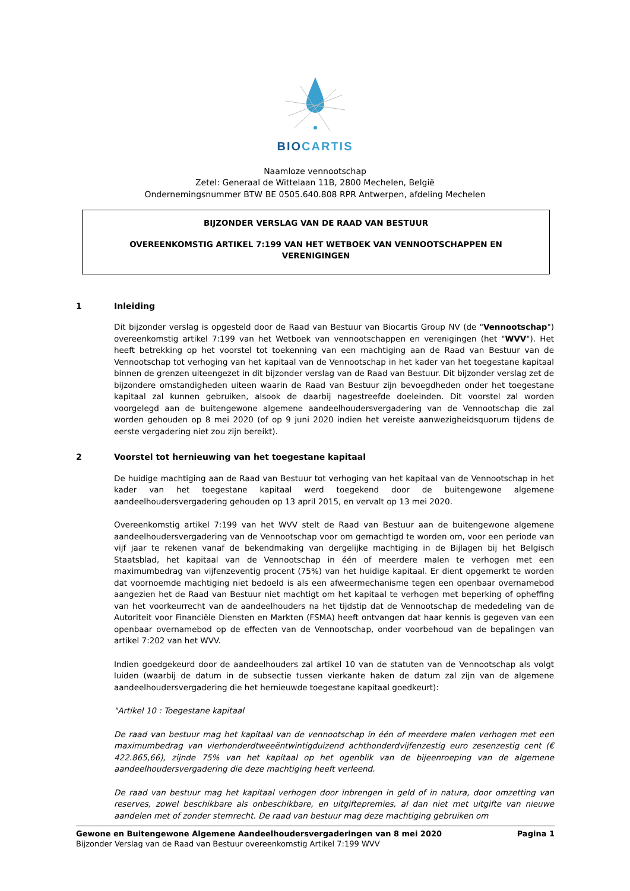BIO CARTIS
Naamloze vennootschap
Zetel: Generaal de Wittelaan 11B, 2800 Mechelen, België
Ondernemingsnummer BTW BE 0505.640.808 RPR Antwerpen, afdeling Mechelen
BIJZONDER VERSLAG VAN DE RAAD VAN BESTUUR
OVEREENKOMSTIG ARTIKEL 7:199 VAN HET WETBOEK VAN VENNOOTSCHAPPEN EN VERENIGINGEN
1 Inleiding
Dit bijzonder verslag is opgesteld door de Raad van Bestuur van Biocartis Group NV (de "Vennootschap") overeenkomstig artikel 7:199 van het Wetboek van vennootschappen en verenigingen (het "WVV"). Het heeft betrekking op het voorstel tot toekenning van een machtiging aan de Raad van Bestuur van de Vennootschap tot verhoging van het kapitaal van de Vennootschap in het kader van het toegestane kapitaal binnen de grenzen uiteengezet in dit bijzonder verslag van de Raad van Bestuur. Dit bijzonder verslag zet de bijzondere omstandigheden uiteen waarin de Raad van Bestuur zijn bevoegdheden onder het toegestane kapitaal zal kunnen gebruiken, alsook de daarbij nagestreefde doeleinden. Dit voorstel zal worden voorgelegd aan de buitengewone algemene aandeelhoudersvergadering van de Vennootschap die zal worden gehouden op 8 mei 2020 (of op 9 juni 2020 indien het vereiste aanwezigheidsquorum tijdens de eerste vergadering niet zou zijn bereikt).
2 Voorstel tot hernieuwing van het toegestane kapitaal
De huidige machtiging aan de Raad van Bestuur tot verhoging van het kapitaal van de Vennootschap in het kader van het toegestane kapitaal werd toegekend door de buitengewone algemene aandeelhoudersvergadering gehouden op 13 april 2015, en vervalt op 13 mei 2020.
Overeenkomstig artikel 7:199 van het WVV stelt de Raad van Bestuur aan de buitengewone algemene aandeelhoudersvergadering van de Vennootschap voor om gemachtigd te worden om, voor een periode van vijf jaar te rekenen vanaf de bekendmaking van dergelijke machtiging in de Bijlagen bij het Belgisch Staatsblad, het kapitaal van de Vennootschap in één of meerdere malen te verhogen met een maximumbedrag van vijfenzeventig procent (75%) van het huidige kapitaal. Er dient opgemerkt te worden dat voornoemde machtiging niet bedoeld is als een afweermechanisme tegen een openbaar overnamebod aangezien het de Raad van Bestuur niet machtigt om het kapitaal te verhogen met beperking of opheffing van het voorkeurrecht van de aandeelhouders na het tijdstip dat de Vennootschap de mededeling van de Autoriteit voor Financiële Diensten en Markten (FSMA) heeft ontvangen dat haar kennis is gegeven van een openbaar overnamebod op de effecten van de Vennootschap, onder voorbehoud van de bepalingen van artikel 7:202 van het WVV.
Indien goedgekeurd door de aandeelhouders zal artikel 10 van de statuten van de Vennootschap als volgt luiden (waarbij de datum in de subsectie tussen vierkante haken de datum zal zijn van de algemene aandeelhoudersvergadering die het hernieuwde toegestane kapitaal goedkeurt):
"Artikel 10 : Toegestane kapitaal
De raad van bestuur mag het kapitaal van de vennootschap in één of meerdere malen verhogen met een maximumbedrag van vierhonderdtweeëntwintigduizend achthonderdvijfenzestig euro zesenzestig cent (€ 422.865,66), zijnde 75% van het kapitaal op het ogenblik van de bijeenroeping van de algemene aandeelhoudersvergadering die deze machtiging heeft verleend.
De raad van bestuur mag het kapitaal verhogen door inbrengen in geld of in natura, door omzetting van reserves, zowel beschikbare als onbeschikbare, en uitgiftepremies, al dan niet met uitgifte van nieuwe aandelen met of zonder stemrecht. De raad van bestuur mag deze machtiging gebruiken om
Gewone en Buitengewone Algemene Aandeelhoudersvergaderingen van 8 mei 2020 Pagina 1
Bijzonder Verslag van de Raad van Bestuur overeenkomstig Artikel 7:199 WVV